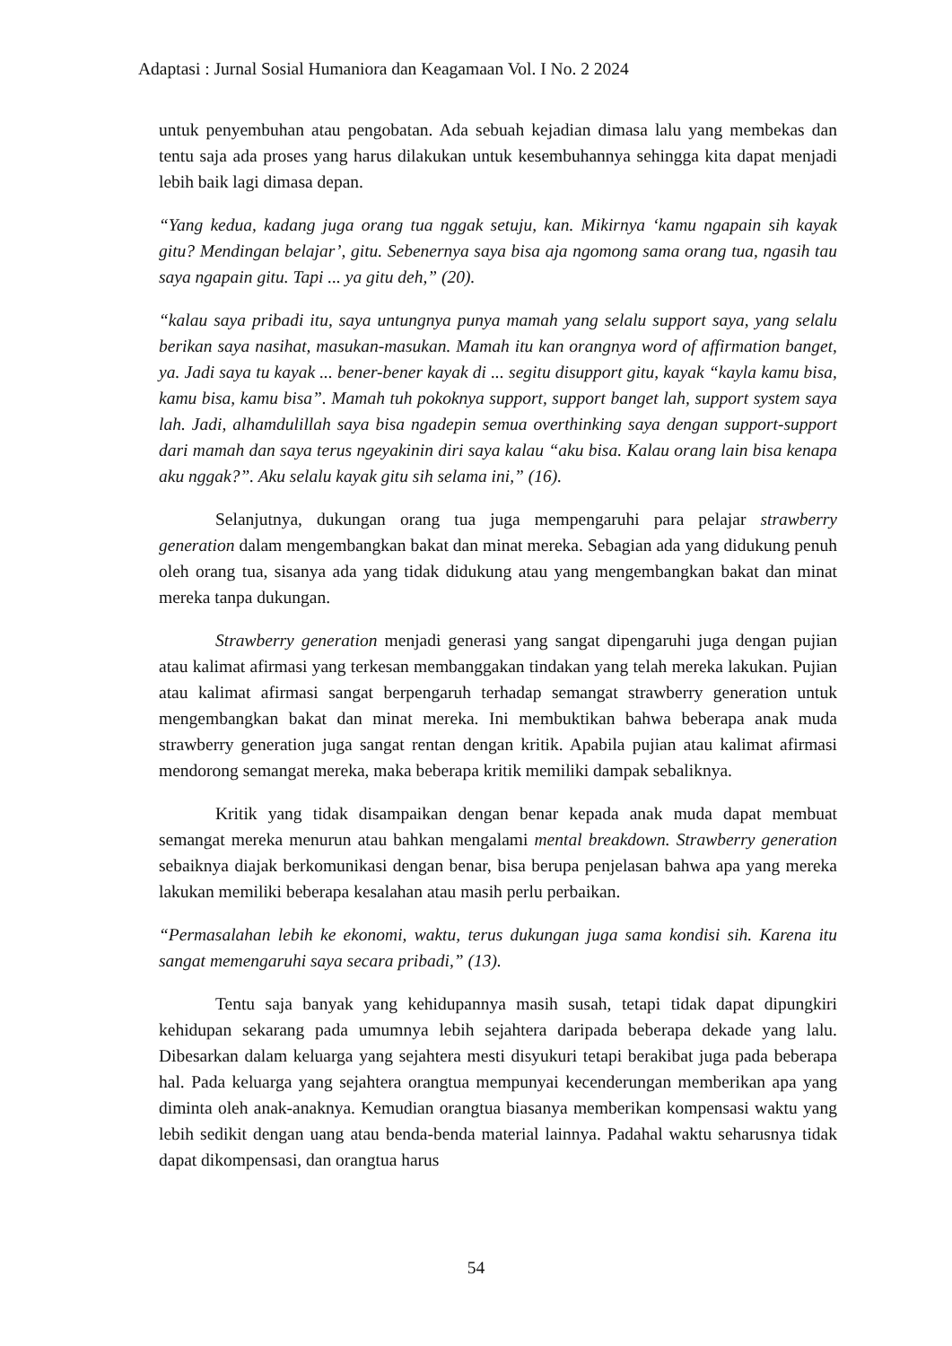Adaptasi : Jurnal Sosial Humaniora dan Keagamaan Vol. I No. 2 2024
untuk penyembuhan atau pengobatan. Ada sebuah kejadian dimasa lalu yang membekas dan tentu saja ada proses yang harus dilakukan untuk kesembuhannya sehingga kita dapat menjadi lebih baik lagi dimasa depan.
“Yang kedua, kadang juga orang tua nggak setuju, kan. Mikirnya ‘kamu ngapain sih kayak gitu? Mendingan belajar’, gitu. Sebenernya saya bisa aja ngomong sama orang tua, ngasih tau saya ngapain gitu. Tapi ... ya gitu deh,” (20).
“kalau saya pribadi itu, saya untungnya punya mamah yang selalu support saya, yang selalu berikan saya nasihat, masukan-masukan. Mamah itu kan orangnya word of affirmation banget, ya. Jadi saya tu kayak ... bener-bener kayak di ... segitu disupport gitu, kayak “kayla kamu bisa, kamu bisa, kamu bisa”. Mamah tuh pokoknya support, support banget lah, support system saya lah. Jadi, alhamdulillah saya bisa ngadepin semua overthinking saya dengan support-support dari mamah dan saya terus ngeyakinin diri saya kalau “aku bisa. Kalau orang lain bisa kenapa aku nggak?”. Aku selalu kayak gitu sih selama ini,” (16).
Selanjutnya, dukungan orang tua juga mempengaruhi para pelajar strawberry generation dalam mengembangkan bakat dan minat mereka. Sebagian ada yang didukung penuh oleh orang tua, sisanya ada yang tidak didukung atau yang mengembangkan bakat dan minat mereka tanpa dukungan.
Strawberry generation menjadi generasi yang sangat dipengaruhi juga dengan pujian atau kalimat afirmasi yang terkesan membanggakan tindakan yang telah mereka lakukan. Pujian atau kalimat afirmasi sangat berpengaruh terhadap semangat strawberry generation untuk mengembangkan bakat dan minat mereka. Ini membuktikan bahwa beberapa anak muda strawberry generation juga sangat rentan dengan kritik. Apabila pujian atau kalimat afirmasi mendorong semangat mereka, maka beberapa kritik memiliki dampak sebaliknya.
Kritik yang tidak disampaikan dengan benar kepada anak muda dapat membuat semangat mereka menurun atau bahkan mengalami mental breakdown. Strawberry generation sebaiknya diajak berkomunikasi dengan benar, bisa berupa penjelasan bahwa apa yang mereka lakukan memiliki beberapa kesalahan atau masih perlu perbaikan.
“Permasalahan lebih ke ekonomi, waktu, terus dukungan juga sama kondisi sih. Karena itu sangat memengaruhi saya secara pribadi,” (13).
Tentu saja banyak yang kehidupannya masih susah, tetapi tidak dapat dipungkiri kehidupan sekarang pada umumnya lebih sejahtera daripada beberapa dekade yang lalu. Dibesarkan dalam keluarga yang sejahtera mesti disyukuri tetapi berakibat juga pada beberapa hal. Pada keluarga yang sejahtera orangtua mempunyai kecenderungan memberikan apa yang diminta oleh anak-anaknya. Kemudian orangtua biasanya memberikan kompensasi waktu yang lebih sedikit dengan uang atau benda-benda material lainnya. Padahal waktu seharusnya tidak dapat dikompensasi, dan orangtua harus
54